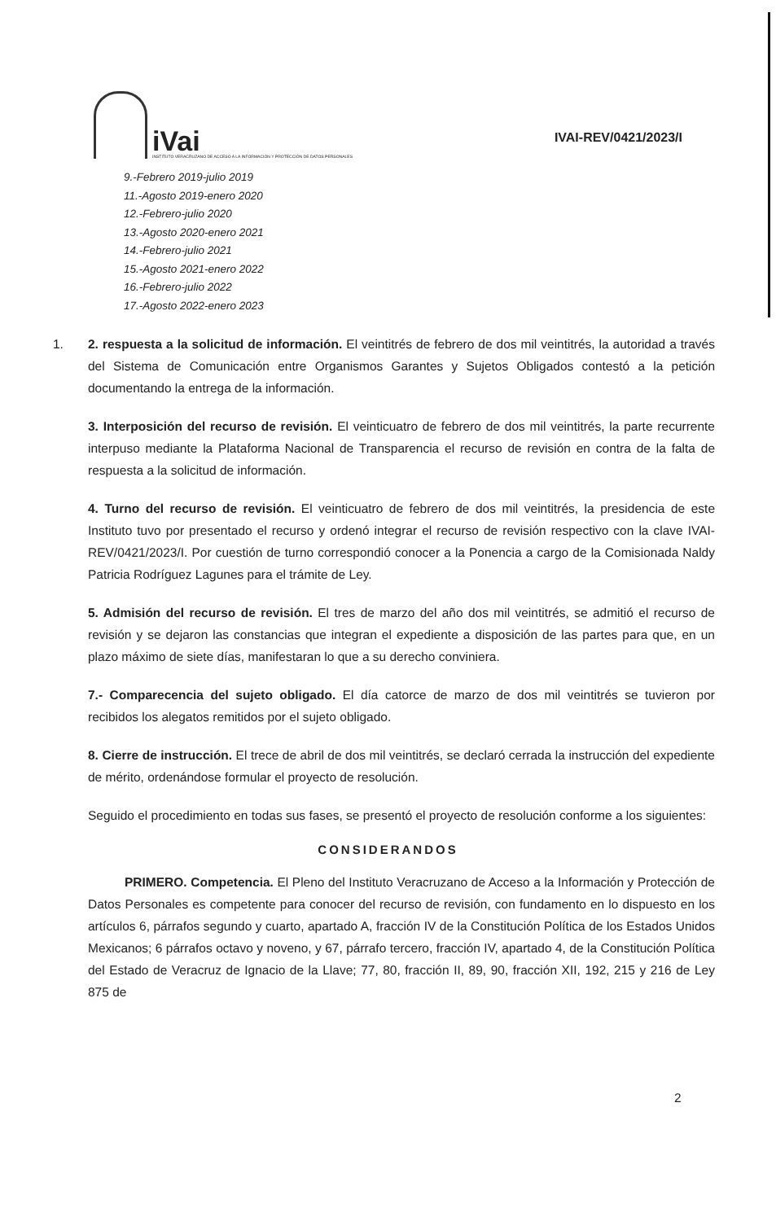iVai
INSTITUTO VERACRUZANO DE ACCESO A LA INFORMACIÓN Y PROTECCIÓN DE DATOS PERSONALES
IVAI-REV/0421/2023/I
9.-Febrero 2019-julio 2019
11.-Agosto 2019-enero 2020
12.-Febrero-julio 2020
13.-Agosto 2020-enero 2021
14.-Febrero-julio 2021
15.-Agosto 2021-enero 2022
16.-Febrero-julio 2022
17.-Agosto 2022-enero 2023
1. 2. respuesta a la solicitud de información. El veintitrés de febrero de dos mil veintitrés, la autoridad a través del Sistema de Comunicación entre Organismos Garantes y Sujetos Obligados contestó a la petición documentando la entrega de la información.
3. Interposición del recurso de revisión. El veinticuatro de febrero de dos mil veintitrés, la parte recurrente interpuso mediante la Plataforma Nacional de Transparencia el recurso de revisión en contra de la falta de respuesta a la solicitud de información.
4. Turno del recurso de revisión. El veinticuatro de febrero de dos mil veintitrés, la presidencia de este Instituto tuvo por presentado el recurso y ordenó integrar el recurso de revisión respectivo con la clave IVAI-REV/0421/2023/I. Por cuestión de turno correspondió conocer a la Ponencia a cargo de la Comisionada Naldy Patricia Rodríguez Lagunes para el trámite de Ley.
5. Admisión del recurso de revisión. El tres de marzo del año dos mil veintitrés, se admitió el recurso de revisión y se dejaron las constancias que integran el expediente a disposición de las partes para que, en un plazo máximo de siete días, manifestaran lo que a su derecho conviniera.
7.- Comparecencia del sujeto obligado. El día catorce de marzo de dos mil veintitrés se tuvieron por recibidos los alegatos remitidos por el sujeto obligado.
8. Cierre de instrucción. El trece de abril de dos mil veintitrés, se declaró cerrada la instrucción del expediente de mérito, ordenándose formular el proyecto de resolución.
Seguido el procedimiento en todas sus fases, se presentó el proyecto de resolución conforme a los siguientes:
CONSIDERANDOS
PRIMERO. Competencia. El Pleno del Instituto Veracruzano de Acceso a la Información y Protección de Datos Personales es competente para conocer del recurso de revisión, con fundamento en lo dispuesto en los artículos 6, párrafos segundo y cuarto, apartado A, fracción IV de la Constitución Política de los Estados Unidos Mexicanos; 6 párrafos octavo y noveno, y 67, párrafo tercero, fracción IV, apartado 4, de la Constitución Política del Estado de Veracruz de Ignacio de la Llave; 77, 80, fracción II, 89, 90, fracción XII, 192, 215 y 216 de Ley 875 de
2